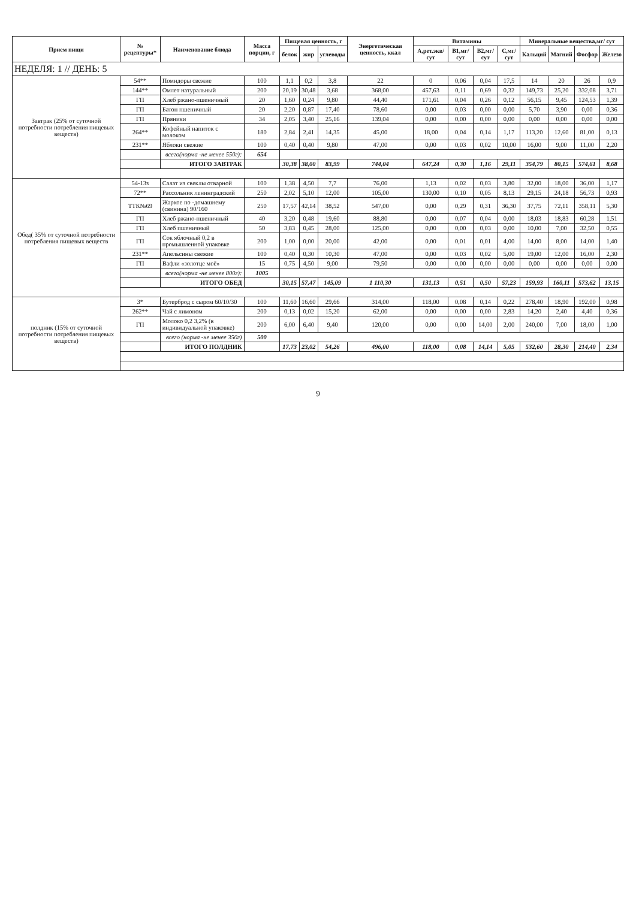| Прием пищи | № рецептуры* | Наименование блюда | Масса порции, г | Пищевая ценность, г | | | Энергетическая ценность, ккал | Витамины | | | | Минеральные вещества,мг/ сут | | | |
| --- | --- | --- | --- | --- | --- | --- | --- | --- | --- | --- | --- | --- | --- | --- | --- |
| | | | | белок | жир | углеводы | | А,рет.экв/сут | В1,мг/сут | В2,мг/сут | С,мг/сут | Кальций | Магний | Фосфор | Железо |
| НЕДЕЛЯ: 1 // ДЕНЬ: 5 | | | | | | | | | | | | | | | |
| Завтрак (25% от суточной потребности потребления пищевых веществ) | 54** | Помидоры свежие | 100 | 1,1 | 0,2 | 3,8 | 22 | 0 | 0,06 | 0,04 | 17,5 | 14 | 20 | 26 | 0,9 |
| | 144** | Омлет натуральный | 200 | 20,19 | 30,48 | 3,68 | 368,00 | 457,63 | 0,11 | 0,69 | 0,32 | 149,73 | 25,20 | 332,08 | 3,71 |
| | ГП | Хлеб ржано-пшеничный | 20 | 1,60 | 0,24 | 9,80 | 44,40 | 171,61 | 0,04 | 0,26 | 0,12 | 56,15 | 9,45 | 124,53 | 1,39 |
| | ГП | Батон пшеничный | 20 | 2,20 | 0,87 | 17,40 | 78,60 | 0,00 | 0,03 | 0,00 | 0,00 | 5,70 | 3,90 | 0,00 | 0,36 |
| | ГП | Пряники | 34 | 2,05 | 3,40 | 25,16 | 139,04 | 0,00 | 0,00 | 0,00 | 0,00 | 0,00 | 0,00 | 0,00 | 0,00 |
| | 264** | Кофейный напиток с молоком | 180 | 2,84 | 2,41 | 14,35 | 45,00 | 18,00 | 0,04 | 0,14 | 1,17 | 113,20 | 12,60 | 81,00 | 0,13 |
| | 231** | Яблоки свежие | 100 | 0,40 | 0,40 | 9,80 | 47,00 | 0,00 | 0,03 | 0,02 | 10,00 | 16,00 | 9,00 | 11,00 | 2,20 |
| | | всего(норма -не менее 550г): | 654 | | | | | | | | | | | | |
| | | ИТОГО ЗАВТРАК | | 30,38 | 38,00 | 83,99 | 744,04 | 647,24 | 0,30 | 1,16 | 29,11 | 354,79 | 80,15 | 574,61 | 8,68 |
| Обед( 35% от суточной потребности потребления пищевых веществ | 54-13з | Салат из свеклы отварной | 100 | 1,38 | 4,50 | 7,7 | 76,00 | 1,13 | 0,02 | 0,03 | 3,80 | 32,00 | 18,00 | 36,00 | 1,17 |
| | 72** | Рассольник ленинградский | 250 | 2,02 | 5,10 | 12,00 | 105,00 | 130,00 | 0,10 | 0,05 | 8,13 | 29,15 | 24,18 | 56,73 | 0,93 |
| | ТТК№69 | Жаркое по -домашнему (свинина) 90/160 | 250 | 17,57 | 42,14 | 38,52 | 547,00 | 0,00 | 0,29 | 0,31 | 36,30 | 37,75 | 72,11 | 358,11 | 5,30 |
| | ГП | Хлеб ржано-пшеничный | 40 | 3,20 | 0,48 | 19,60 | 88,80 | 0,00 | 0,07 | 0,04 | 0,00 | 18,03 | 18,83 | 60,28 | 1,51 |
| | ГП | Хлеб пшеничный | 50 | 3,83 | 0,45 | 28,00 | 125,00 | 0,00 | 0,00 | 0,03 | 0,00 | 10,00 | 7,00 | 32,50 | 0,55 |
| | ГП | Сок яблочный 0,2 в промышленной упаковке | 200 | 1,00 | 0,00 | 20,00 | 42,00 | 0,00 | 0,01 | 0,01 | 4,00 | 14,00 | 8,00 | 14,00 | 1,40 |
| | 231** | Апельсины свежие | 100 | 0,40 | 0,30 | 10,30 | 47,00 | 0,00 | 0,03 | 0,02 | 5,00 | 19,00 | 12,00 | 16,00 | 2,30 |
| | ГП | Вафли «золотце моё» | 15 | 0,75 | 4,50 | 9,00 | 79,50 | 0,00 | 0,00 | 0,00 | 0,00 | 0,00 | 0,00 | 0,00 | 0,00 |
| | | всего(норма -не менее 800г): | 1005 | | | | | | | | | | | | |
| | | ИТОГО ОБЕД | | 30,15 | 57,47 | 145,09 | 1 110,30 | 131,13 | 0,51 | 0,50 | 57,23 | 159,93 | 160,11 | 573,62 | 13,15 |
| полдник (15% от суточной потребности потребления пищевых веществ) | 3* | Бутерброд с сыром 60/10/30 | 100 | 11,60 | 16,60 | 29,66 | 314,00 | 118,00 | 0,08 | 0,14 | 0,22 | 278,40 | 18,90 | 192,00 | 0,98 |
| | 262** | Чай с лимоном | 200 | 0,13 | 0,02 | 15,20 | 62,00 | 0,00 | 0,00 | 0,00 | 2,83 | 14,20 | 2,40 | 4,40 | 0,36 |
| | ГП | Молоко 0,2 3,2% (в индивидуальной упаковке) | 200 | 6,00 | 6,40 | 9,40 | 120,00 | 0,00 | 0,00 | 14,00 | 2,00 | 240,00 | 7,00 | 18,00 | 1,00 |
| | | всего (норма -не менее 350г) | 500 | | | | | | | | | | | | |
| | | ИТОГО ПОЛДНИК | | 17,73 | 23,02 | 54,26 | 496,00 | 118,00 | 0,08 | 14,14 | 5,05 | 532,60 | 28,30 | 214,40 | 2,34 |
9